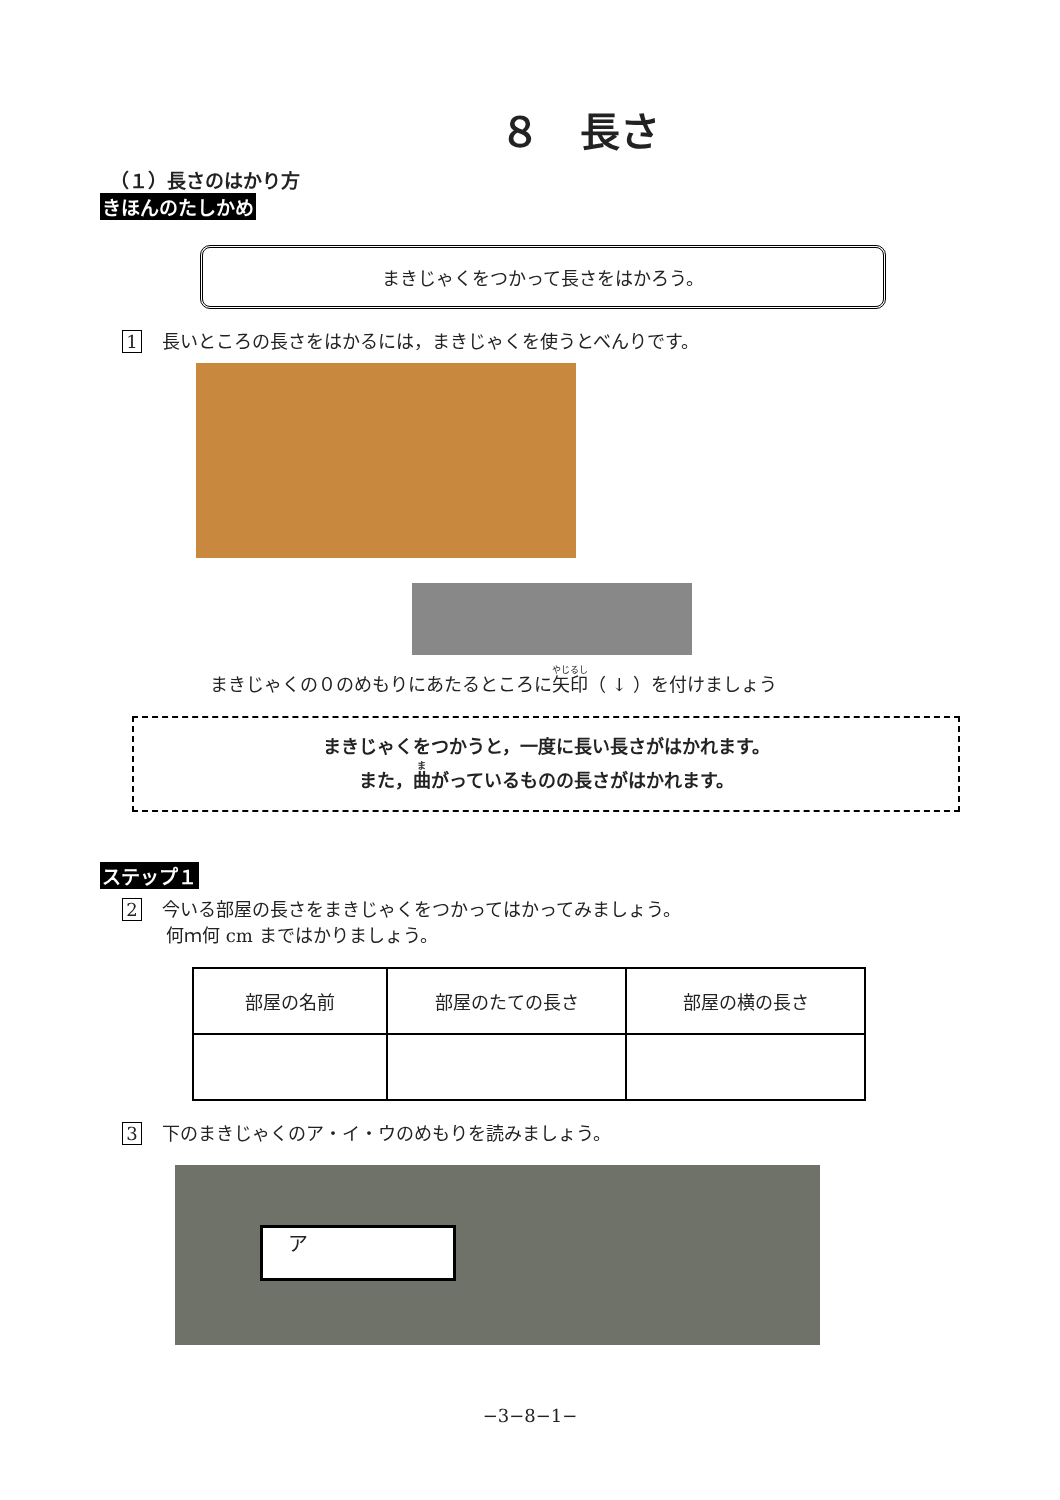８　長さ
（１）長さのはかり方
きほんのたしかめ
まきじゃくをつかって長さをはかろう。
1 長いところの長さをはかるには，まきじゃくを使うとべんりです。
まきじゃくの０のめもりにあたるところに矢印（ ↓ ）を付けましょう
まきじゃくをつかうと，一度に長い長さがはかれます。
また，曲がっているものの長さがはかれます。
ステップ１
2 今いる部屋の長さをまきじゃくをつかってはかってみましょう。
何ｍ何 cm まではかりましょう。
| 部屋の名前 | 部屋のたての長さ | 部屋の横の長さ |
3 下のまきじゃくのア・イ・ウのめもりを読みましょう。
ア
−3−8−1−